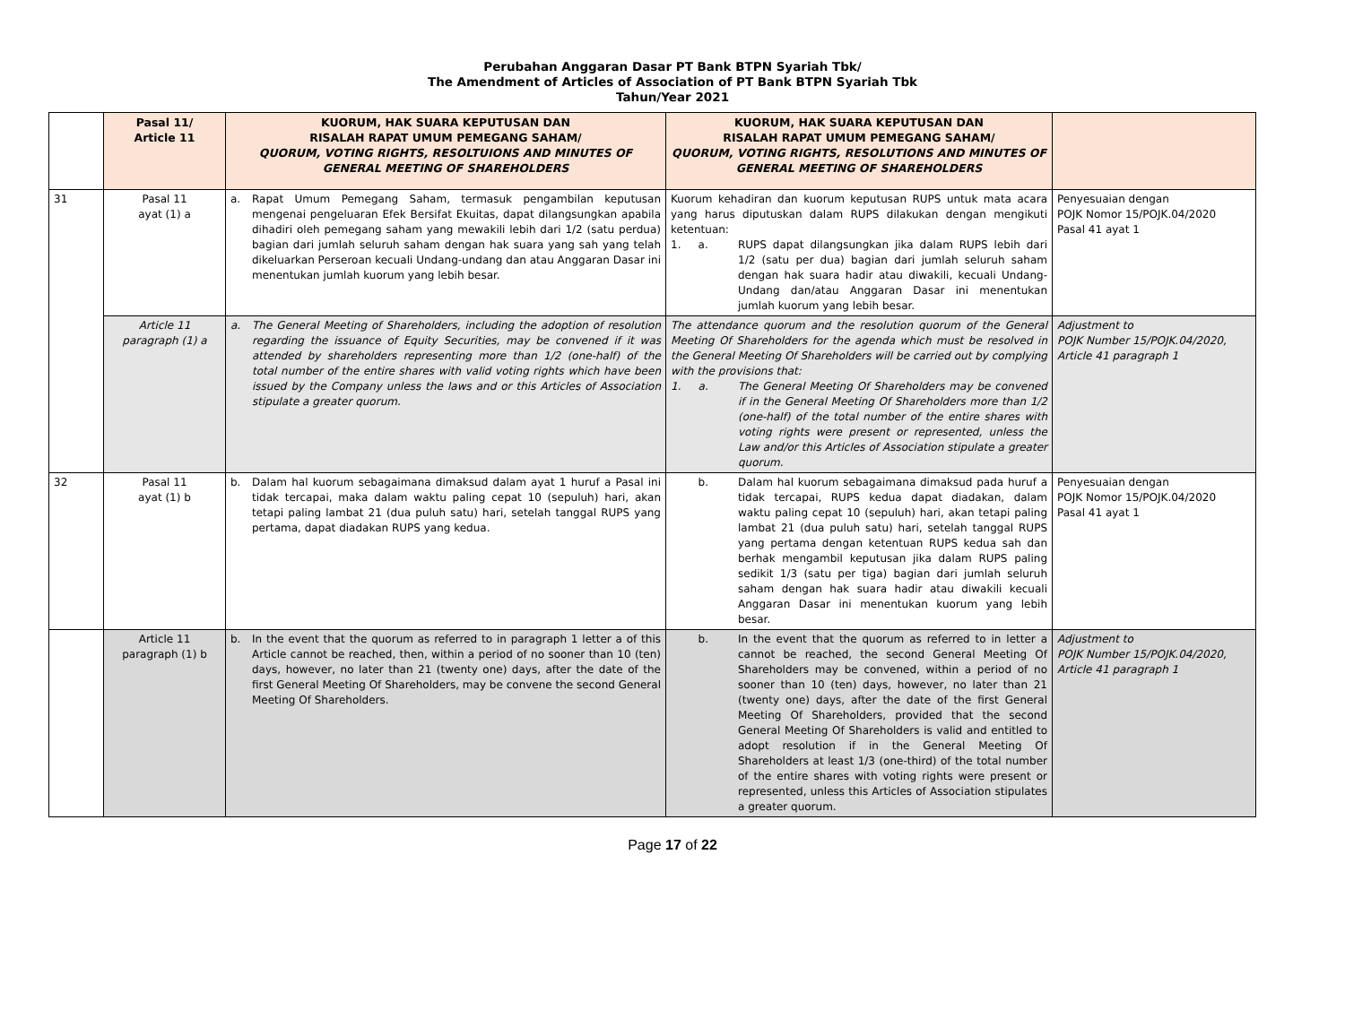Perubahan Anggaran Dasar PT Bank BTPN Syariah Tbk/
The Amendment of Articles of Association of PT Bank BTPN Syariah Tbk
Tahun/Year 2021
| | Pasal 11/ Article 11 | KUORUM, HAK SUARA KEPUTUSAN DAN RISALAH RAPAT UMUM PEMEGANG SAHAM/ QUORUM, VOTING RIGHTS, RESOLTUIONS AND MINUTES OF GENERAL MEETING OF SHAREHOLDERS | KUORUM, HAK SUARA KEPUTUSAN DAN RISALAH RAPAT UMUM PEMEGANG SAHAM/ QUORUM, VOTING RIGHTS, RESOLUTIONS AND MINUTES OF GENERAL MEETING OF SHAREHOLDERS | |
| --- | --- | --- | --- | --- |
| 31 | Pasal 11 ayat (1) a | a. Rapat Umum Pemegang Saham, termasuk pengambilan keputusan mengenai pengeluaran Efek Bersifat Ekuitas, dapat dilangsungkan apabila dihadiri oleh pemegang saham yang mewakili lebih dari 1/2 (satu perdua) bagian dari jumlah seluruh saham dengan hak suara yang sah yang telah dikeluarkan Perseroan kecuali Undang-undang dan atau Anggaran Dasar ini menentukan jumlah kuorum yang lebih besar. | Kuorum kehadiran dan kuorum keputusan RUPS untuk mata acara yang harus diputuskan dalam RUPS dilakukan dengan mengikuti ketentuan: 1. a. RUPS dapat dilangsungkan jika dalam RUPS lebih dari 1/2 (satu per dua) bagian dari jumlah seluruh saham dengan hak suara hadir atau diwakili, kecuali Undang-Undang dan/atau Anggaran Dasar ini menentukan jumlah kuorum yang lebih besar. | Penyesuaian dengan POJK Nomor 15/POJK.04/2020 Pasal 41 ayat 1 |
| | Article 11 paragraph (1) a | a. The General Meeting of Shareholders, including the adoption of resolution regarding the issuance of Equity Securities, may be convened if it was attended by shareholders representing more than 1/2 (one-half) of the total number of the entire shares with valid voting rights which have been issued by the Company unless the laws and or this Articles of Association stipulate a greater quorum. | The attendance quorum and the resolution quorum of the General Meeting Of Shareholders for the agenda which must be resolved in the General Meeting Of Shareholders will be carried out by complying with the provisions that: 1. a. The General Meeting Of Shareholders may be convened if in the General Meeting Of Shareholders more than 1/2 (one-half) of the total number of the entire shares with voting rights were present or represented, unless the Law and/or this Articles of Association stipulate a greater quorum. | Adjustment to POJK Number 15/POJK.04/2020, Article 41 paragraph 1 |
| 32 | Pasal 11 ayat (1) b | b. Dalam hal kuorum sebagaimana dimaksud dalam ayat 1 huruf a Pasal ini tidak tercapai, maka dalam waktu paling cepat 10 (sepuluh) hari, akan tetapi paling lambat 21 (dua puluh satu) hari, setelah tanggal RUPS yang pertama, dapat diadakan RUPS yang kedua. | b. Dalam hal kuorum sebagaimana dimaksud pada huruf a tidak tercapai, RUPS kedua dapat diadakan, dalam waktu paling cepat 10 (sepuluh) hari, akan tetapi paling lambat 21 (dua puluh satu) hari, setelah tanggal RUPS yang pertama dengan ketentuan RUPS kedua sah dan berhak mengambil keputusan jika dalam RUPS paling sedikit 1/3 (satu per tiga) bagian dari jumlah seluruh saham dengan hak suara hadir atau diwakili kecuali Anggaran Dasar ini menentukan kuorum yang lebih besar. | Penyesuaian dengan POJK Nomor 15/POJK.04/2020 Pasal 41 ayat 1 |
| | Article 11 paragraph (1) b | b. In the event that the quorum as referred to in paragraph 1 letter a of this Article cannot be reached, then, within a period of no sooner than 10 (ten) days, however, no later than 21 (twenty one) days, after the date of the first General Meeting Of Shareholders, may be convene the second General Meeting Of Shareholders. | b. In the event that the quorum as referred to in letter a cannot be reached, the second General Meeting Of Shareholders may be convened, within a period of no sooner than 10 (ten) days, however, no later than 21 (twenty one) days, after the date of the first General Meeting Of Shareholders, provided that the second General Meeting Of Shareholders is valid and entitled to adopt resolution if in the General Meeting Of Shareholders at least 1/3 (one-third) of the total number of the entire shares with voting rights were present or represented, unless this Articles of Association stipulates a greater quorum. | Adjustment to POJK Number 15/POJK.04/2020, Article 41 paragraph 1 |
Page 17 of 22